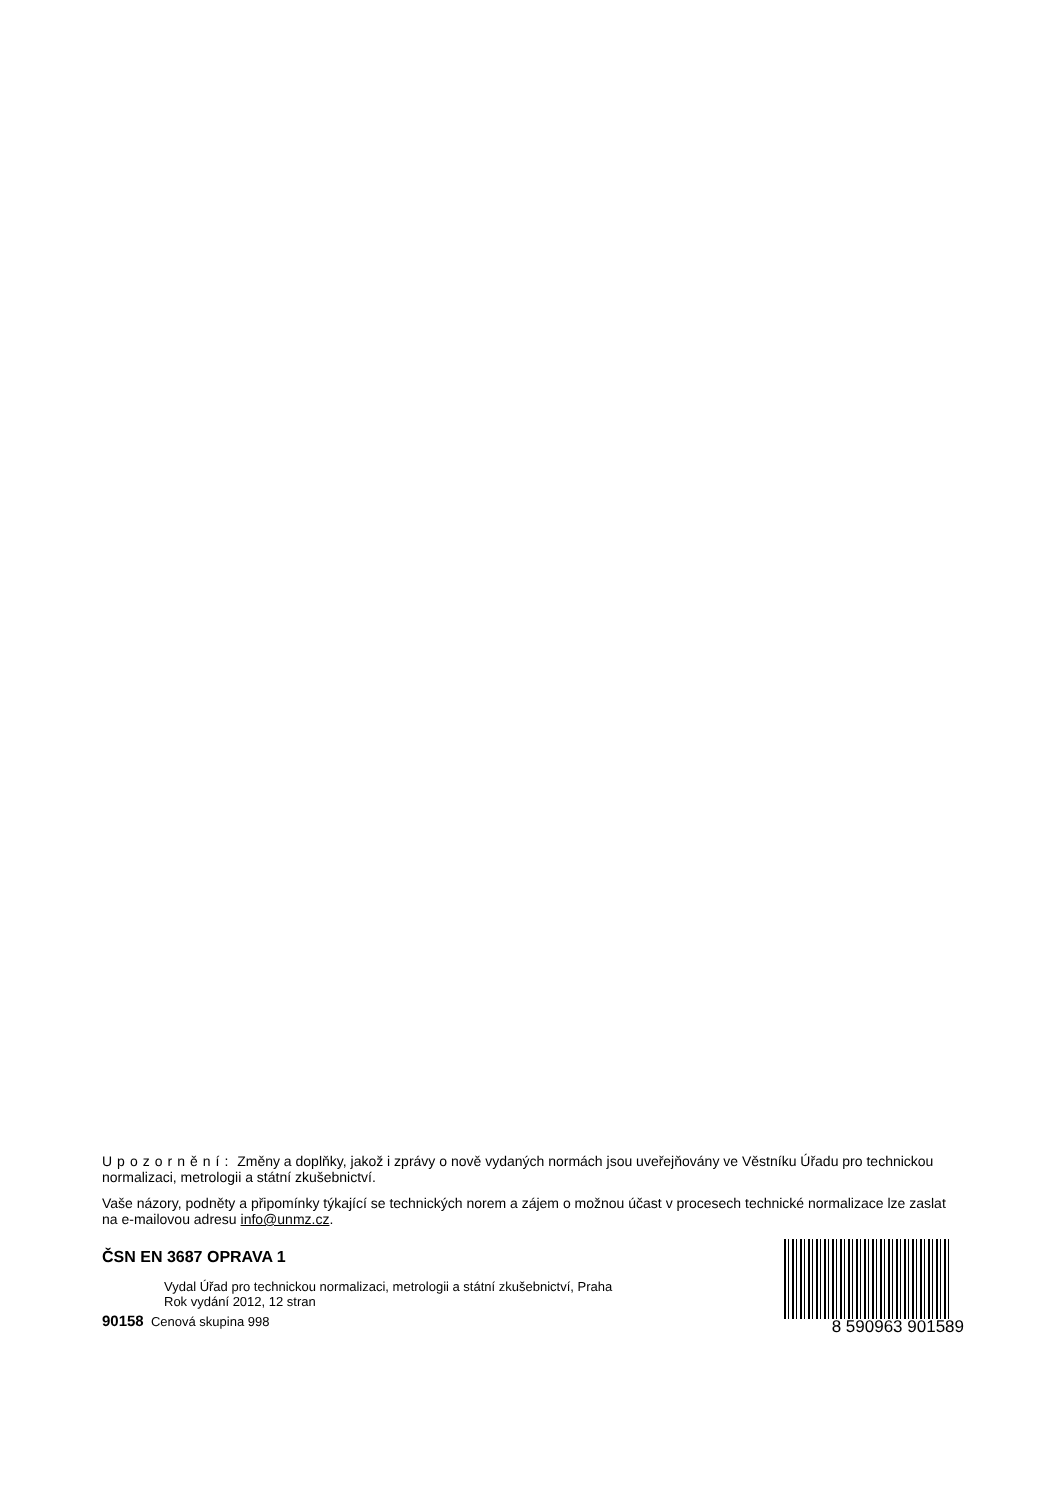Upozornění: Změny a doplňky, jakož i zprávy o nově vydaných normách jsou uveřejňovány ve Věstníku Úřadu pro technickou normalizaci, metrologii a státní zkušebnictví.
Vaše názory, podněty a připomínky týkající se technických norem a zájem o možnou účast v procesech technické normalizace lze zaslat na e-mailovou adresu info@unmz.cz.
ČSN EN 3687 OPRAVA 1
Vydal Úřad pro technickou normalizaci, metrologii a státní zkušebnictví, Praha
Rok vydání 2012, 12 stran
90158 Cenová skupina 998
8 590963 901589